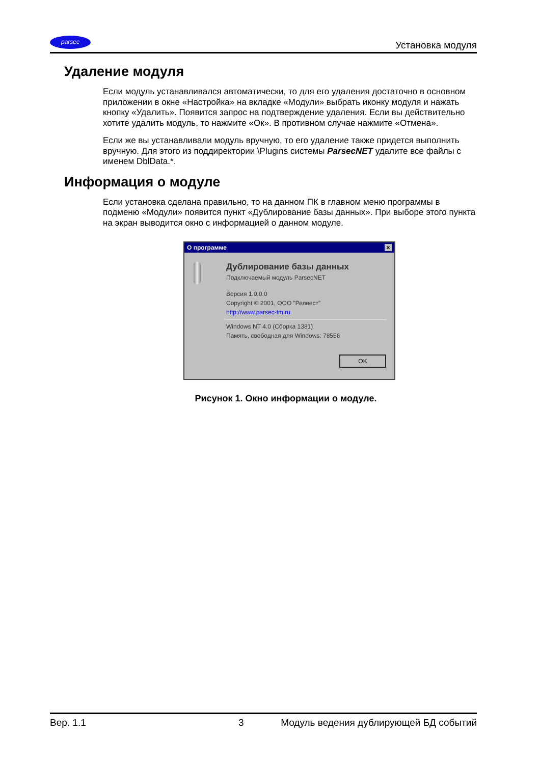parsec
Установка модуля
Удаление модуля
Если модуль устанавливался автоматически, то для его удаления достаточно в основном приложении в окне «Настройка» на вкладке «Модули» выбрать иконку модуля и нажать кнопку «Удалить». Появится запрос на подтверждение удаления. Если вы действительно хотите удалить модуль, то нажмите «Ок». В противном случае нажмите «Отмена».
Если же вы устанавливали модуль вручную, то его удаление также придется выполнить вручную. Для этого из поддиректории \Plugins системы ParsecNET удалите все файлы с именем DblData.*.
Информация о модуле
Если установка сделана правильно, то на данном ПК в главном меню программы в подменю «Модули» появится пункт «Дублирование базы данных». При выборе этого пункта на экран выводится окно с информацией о данном модуле.
О программе ×
Дублирование базы данных
Подключаемый модуль ParsecNET
Версия 1.0.0.0
Copyright © 2001, ООО "Релвест"
http://www.parsec-tm.ru
Windows NT 4.0 (Сборка 1381)
Память, свободная для Windows: 78556
OK
Рисунок 1. Окно информации о модуле.
Вер. 1.1 3 Модуль ведения дублирующей БД событий